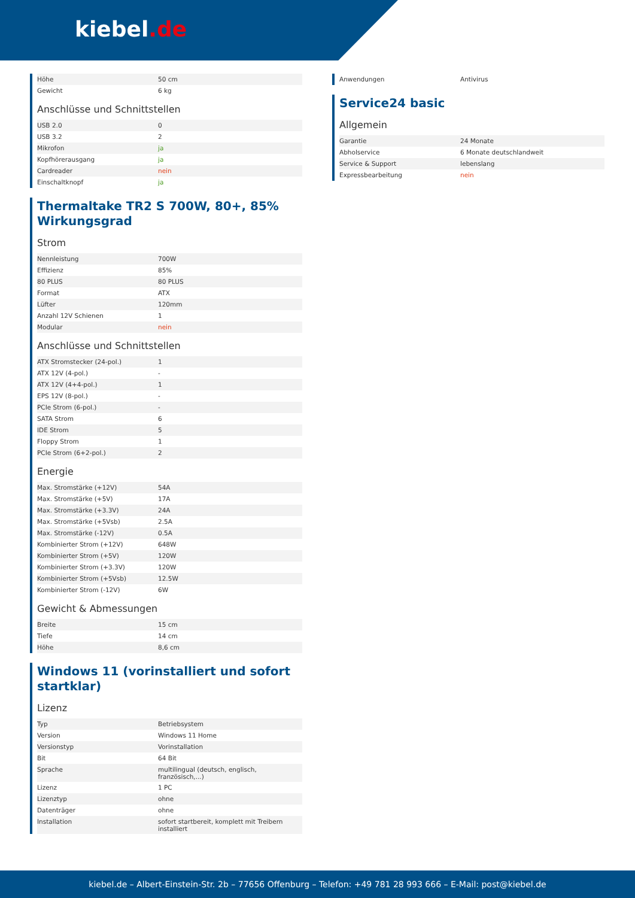kiebel.de
| Höhe | 50 cm |
| Gewicht | 6 kg |
Anschlüsse und Schnittstellen
| USB 2.0 | 0 |
| USB 3.2 | 2 |
| Mikrofon | ja |
| Kopfhörerausgang | ja |
| Cardreader | nein |
| Einschaltknopf | ja |
Thermaltake TR2 S 700W, 80+, 85% Wirkungsgrad
Strom
| Nennleistung | 700W |
| Effizienz | 85% |
| 80 PLUS | 80 PLUS |
| Format | ATX |
| Lüfter | 120mm |
| Anzahl 12V Schienen | 1 |
| Modular | nein |
Anschlüsse und Schnittstellen
| ATX Stromstecker (24-pol.) | 1 |
| ATX 12V (4-pol.) | - |
| ATX 12V (4+4-pol.) | 1 |
| EPS 12V (8-pol.) | - |
| PCIe Strom (6-pol.) | - |
| SATA Strom | 6 |
| IDE Strom | 5 |
| Floppy Strom | 1 |
| PCIe Strom (6+2-pol.) | 2 |
Energie
| Max. Stromstärke (+12V) | 54A |
| Max. Stromstärke (+5V) | 17A |
| Max. Stromstärke (+3.3V) | 24A |
| Max. Stromstärke (+5Vsb) | 2.5A |
| Max. Stromstärke (-12V) | 0.5A |
| Kombinierter Strom (+12V) | 648W |
| Kombinierter Strom (+5V) | 120W |
| Kombinierter Strom (+3.3V) | 120W |
| Kombinierter Strom (+5Vsb) | 12.5W |
| Kombinierter Strom (-12V) | 6W |
Gewicht & Abmessungen
| Breite | 15 cm |
| Tiefe | 14 cm |
| Höhe | 8,6 cm |
Windows 11 (vorinstalliert und sofort startklar)
Lizenz
| Typ | Betriebsystem |
| Version | Windows 11 Home |
| Versionstyp | Vorinstallation |
| Bit | 64 Bit |
| Sprache | multilingual (deutsch, englisch, französisch,...) |
| Lizenz | 1 PC |
| Lizenztyp | ohne |
| Datenträger | ohne |
| Installation | sofort startbereit, komplett mit Treibern installiert |
| Anwendungen | Antivirus |
Service24 basic
Allgemein
| Garantie | 24 Monate |
| Abholservice | 6 Monate deutschlandweit |
| Service & Support | lebenslang |
| Expressbearbeitung | nein |
kiebel.de – Albert-Einstein-Str. 2b – 77656 Offenburg – Telefon: +49 781 28 993 666 – E-Mail: post@kiebel.de